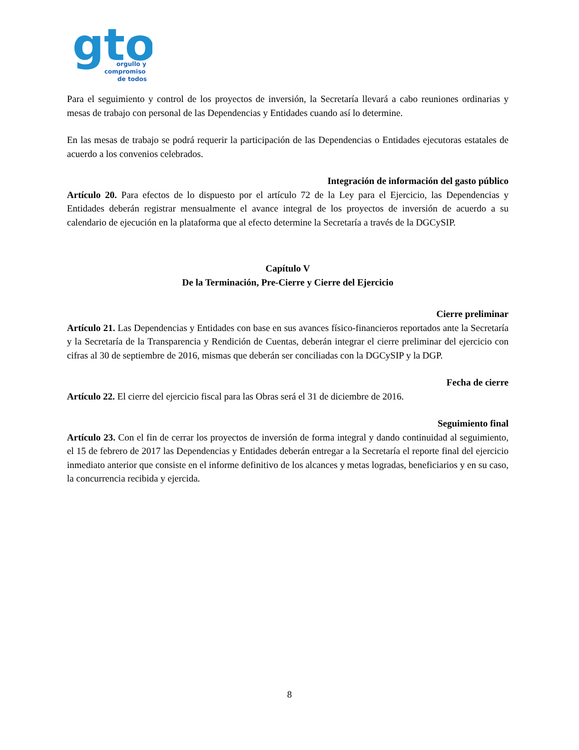gto
orgullo y
compromiso
de todos
Para el seguimiento y control de los proyectos de inversión, la Secretaría llevará a cabo reuniones ordinarias y mesas de trabajo con personal de las Dependencias y Entidades cuando así lo determine.
En las mesas de trabajo se podrá requerir la participación de las Dependencias o Entidades ejecutoras estatales de acuerdo a los convenios celebrados.
Integración de información del gasto público
Artículo 20. Para efectos de lo dispuesto por el artículo 72 de la Ley para el Ejercicio, las Dependencias y Entidades deberán registrar mensualmente el avance integral de los proyectos de inversión de acuerdo a su calendario de ejecución en la plataforma que al efecto determine la Secretaría a través de la DGCySIP.
Capítulo V
De la Terminación, Pre-Cierre y Cierre del Ejercicio
Cierre preliminar
Artículo 21. Las Dependencias y Entidades con base en sus avances físico-financieros reportados ante la Secretaría y la Secretaría de la Transparencia y Rendición de Cuentas, deberán integrar el cierre preliminar del ejercicio con cifras al 30 de septiembre de 2016, mismas que deberán ser conciliadas con la DGCySIP y la DGP.
Fecha de cierre
Artículo 22. El cierre del ejercicio fiscal para las Obras será el 31 de diciembre de 2016.
Seguimiento final
Artículo 23. Con el fin de cerrar los proyectos de inversión de forma integral y dando continuidad al seguimiento, el 15 de febrero de 2017 las Dependencias y Entidades deberán entregar a la Secretaría el reporte final del ejercicio inmediato anterior que consiste en el informe definitivo de los alcances y metas logradas, beneficiarios y en su caso, la concurrencia recibida y ejercida.
8